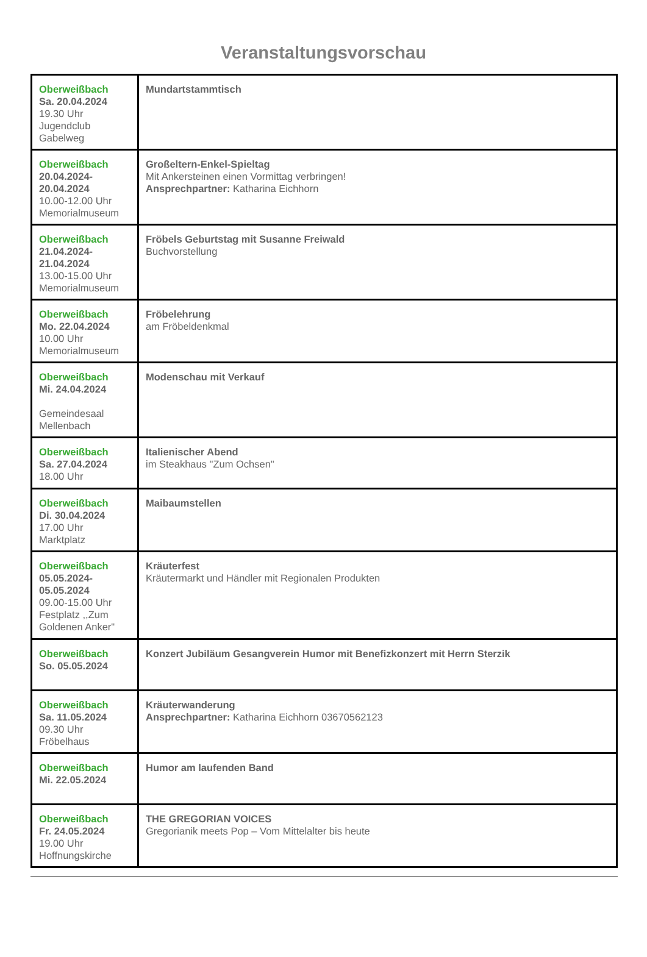Veranstaltungsvorschau
| Oberweißbach Sa. 20.04.2024 19.30 Uhr Jugendclub Gabelweg | Mundartstammtisch |
| Oberweißbach 20.04.2024-20.04.2024 10.00-12.00 Uhr Memorialmuseum | Großeltern-Enkel-Spieltag Mit Ankersteinen einen Vormittag verbringen! Ansprechpartner: Katharina Eichhorn |
| Oberweißbach 21.04.2024-21.04.2024 13.00-15.00 Uhr Memorialmuseum | Fröbels Geburtstag mit Susanne Freiwald Buchvorstellung |
| Oberweißbach Mo. 22.04.2024 10.00 Uhr Memorialmuseum | Fröbelehrung am Fröbeldenkmal |
| Oberweißbach Mi. 24.04.2024 Gemeindesaal Mellenbach | Modenschau mit Verkauf |
| Oberweißbach Sa. 27.04.2024 18.00 Uhr | Italienischer Abend im Steakhaus "Zum Ochsen" |
| Oberweißbach Di. 30.04.2024 17.00 Uhr Marktplatz | Maibaumstellen |
| Oberweißbach 05.05.2024-05.05.2024 09.00-15.00 Uhr Festplatz ,,Zum Goldenen Anker" | Kräuterfest Kräutermarkt und Händler mit Regionalen Produkten |
| Oberweißbach So. 05.05.2024 | Konzert Jubiläum Gesangverein Humor mit Benefizkonzert mit Herrn Sterzik |
| Oberweißbach Sa. 11.05.2024 09.30 Uhr Fröbelhaus | Kräuterwanderung Ansprechpartner: Katharina Eichhorn 03670562123 |
| Oberweißbach Mi. 22.05.2024 | Humor am laufenden Band |
| Oberweißbach Fr. 24.05.2024 19.00 Uhr Hoffnungskirche | THE GREGORIAN VOICES Gregorianik meets Pop – Vom Mittelalter bis heute |